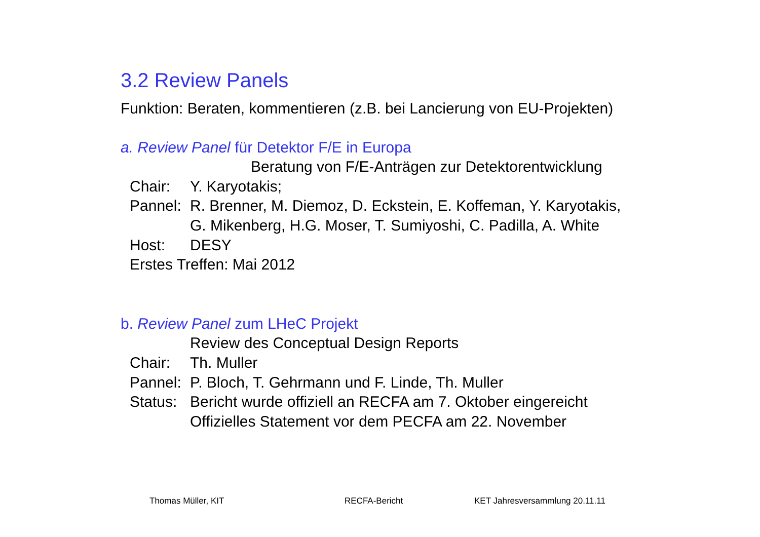3.2 Review Panels
Funktion: Beraten, kommentieren (z.B. bei Lancierung von EU-Projekten)
a. Review Panel für Detektor F/E in Europa
Beratung von F/E-Anträgen zur Detektorentwicklung
Chair: Y. Karyotakis;
Pannel:
R. Brenner, M. Diemoz, D. Eckstein, E. Koffeman, Y. Karyotakis,
G. Mikenberg, H.G. Moser, T. Sumiyoshi, C. Padilla, A. White
Host: DESY
Erstes Treffen: Mai 2012
b. Review Panel zum LHeC Projekt
Review des Conceptual Design Reports
Chair: Th. Muller
Pannel:
P. Bloch, T. Gehrmann und F. Linde, Th. Muller
Status:
Bericht wurde offiziell an RECFA am 7. Oktober eingereicht
Offizielles Statement vor dem PECFA am 22. November
Thomas Müller, KIT RECFA-Bericht KET Jahresversammlung 20.11.11